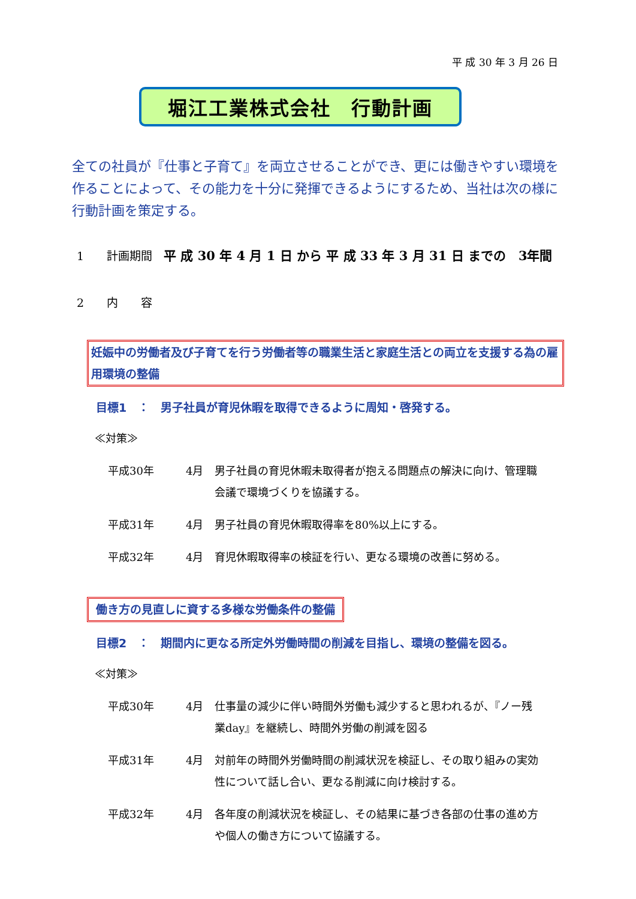平 成 30 年 3 月 26 日
堀江工業株式会社　行動計画
全ての社員が『仕事と子育て』を両立させることができ、更には働きやすい環境を作ることによって、その能力を十分に発揮できるようにするため、当社は次の様に行動計画を策定する。
1　　計画期間　平 成 30 年 4 月 1 日 から 平 成 33 年 3 月 31 日 までの　3年間
2　　内　　容
妊娠中の労働者及び子育てを行う労働者等の職業生活と家庭生活との両立を支援する為の雇用環境の整備
目標1　：　男子社員が育児休暇を取得できるように周知・啓発する。
≪対策≫
| 平成30年 | 4月 | 男子社員の育児休暇未取得者が抱える問題点の解決に向け、管理職会議で環境づくりを協議する。 |
| 平成31年 | 4月 | 男子社員の育児休暇取得率を80%以上にする。 |
| 平成32年 | 4月 | 育児休暇取得率の検証を行い、更なる環境の改善に努める。 |
働き方の見直しに資する多様な労働条件の整備
目標2　：　期間内に更なる所定外労働時間の削減を目指し、環境の整備を図る。
≪対策≫
| 平成30年 | 4月 | 仕事量の減少に伴い時間外労働も減少すると思われるが、『ノー残業day』を継続し、時間外労働の削減を図る |
| 平成31年 | 4月 | 対前年の時間外労働時間の削減状況を検証し、その取り組みの実効性について話し合い、更なる削減に向け検討する。 |
| 平成32年 | 4月 | 各年度の削減状況を検証し、その結果に基づき各部の仕事の進め方や個人の働き方について協議する。 |